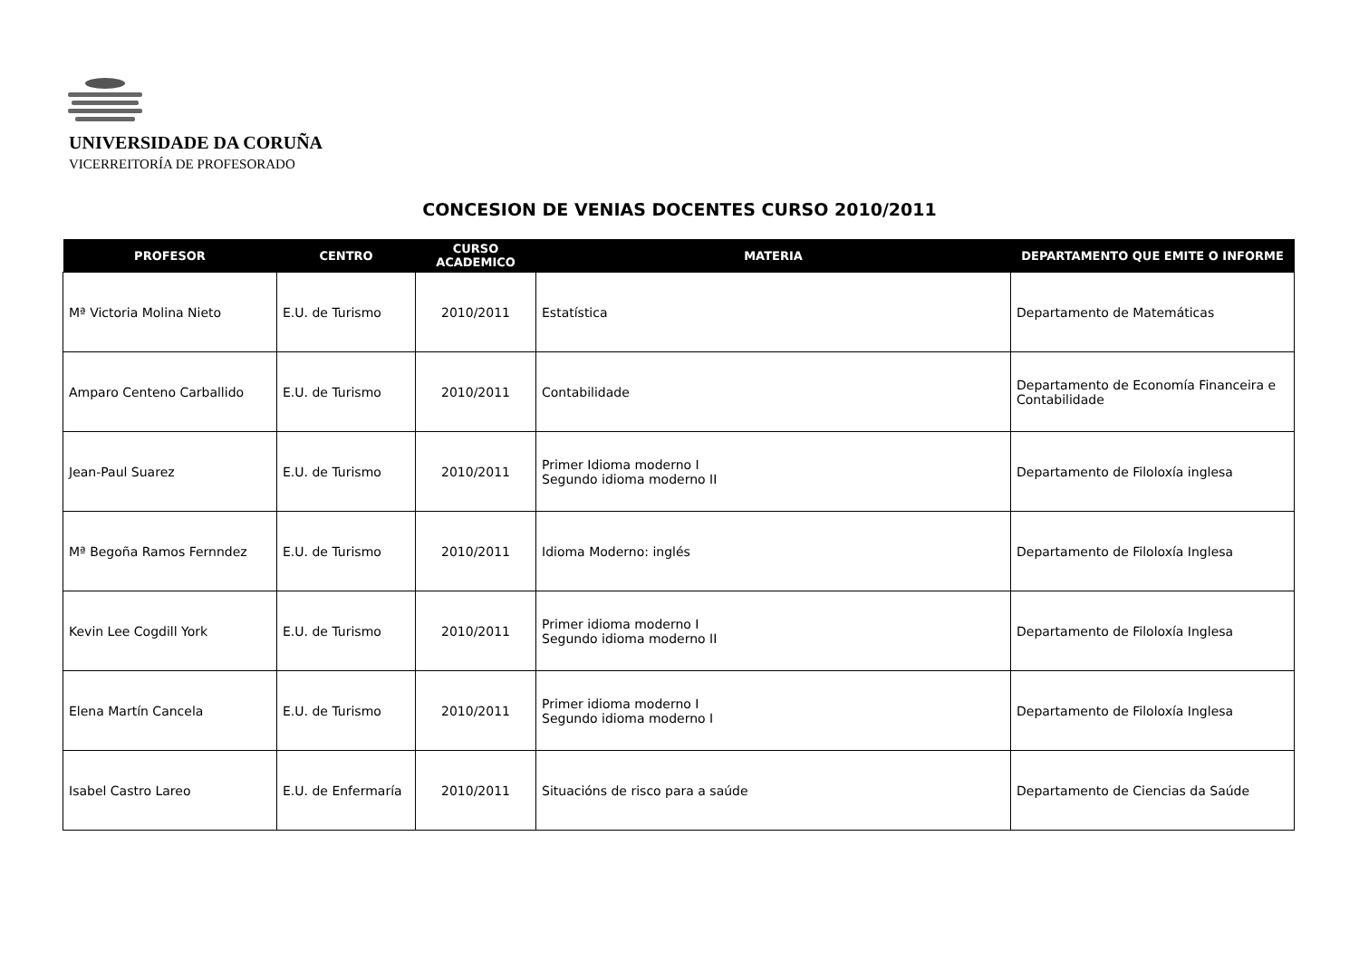UNIVERSIDADE DA CORUÑA
VICERREITORÍA DE PROFESORADO
CONCESION DE VENIAS DOCENTES CURSO 2010/2011
| PROFESOR | CENTRO | CURSO ACADEMICO | MATERIA | DEPARTAMENTO QUE EMITE O INFORME |
| --- | --- | --- | --- | --- |
| Mª Victoria Molina Nieto | E.U. de Turismo | 2010/2011 | Estatística | Departamento de Matemáticas |
| Amparo Centeno Carballido | E.U. de Turismo | 2010/2011 | Contabilidade | Departamento de Economía Financeira e Contabilidade |
| Jean-Paul Suarez | E.U. de Turismo | 2010/2011 | Primer Idioma moderno I Segundo idioma moderno II | Departamento de Filoloxía inglesa |
| Mª Begoña Ramos Fernndez | E.U. de Turismo | 2010/2011 | Idioma Moderno: inglés | Departamento de Filoloxía Inglesa |
| Kevin Lee Cogdill York | E.U. de Turismo | 2010/2011 | Primer idioma moderno I Segundo idioma moderno II | Departamento de Filoloxía Inglesa |
| Elena Martín Cancela | E.U. de Turismo | 2010/2011 | Primer idioma moderno I Segundo idioma moderno I | Departamento de Filoloxía Inglesa |
| Isabel Castro Lareo | E.U. de Enfermaría | 2010/2011 | Situacións de risco para a saúde | Departamento de Ciencias da Saúde |